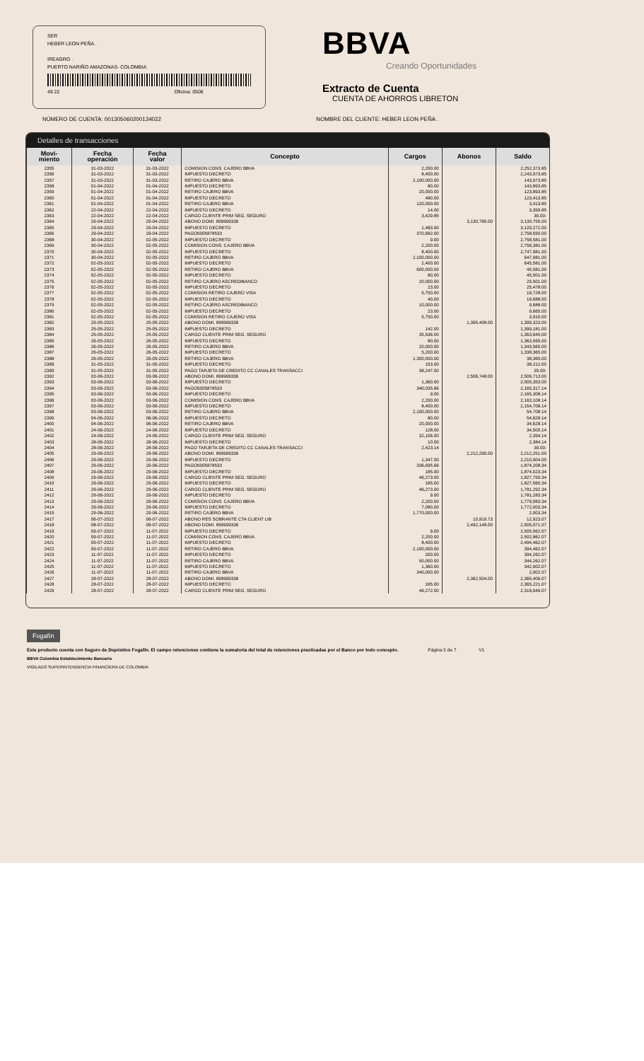SER
HEBER LEON PEÑA .
IREAGRO .
PUERTO NARIÑO AMAZONAS- COLOMBIA
49 22 Oficina: 0506
BBVA
Creando Oportunidades
Extracto de Cuenta
CUENTA DE AHORROS LIBRETON
NÚMERO DE CUENTA: 001305060200134022 NOMBRE DEL CLIENTE: HEBER LEON PEÑA .
Detalles de transacciones
| Movi- miento | Fecha operación | Fecha valor | Concepto | Cargos | Abonos | Saldo |
| --- | --- | --- | --- | --- | --- | --- |
| 2355 2356 2357 2358 2359 2360 2361 2362 2363 2364 2365 2366 2368 2369 2370 2371 2372 2373 2374 2375 2376 2377 2378 2379 2380 2381 2382 2383 2384 2385 2386 2387 2388 2389 2390 2392 2393 2394 2395 2396 2397 2398 2399 2400 2401 2402 2403 2404 2405 2406 2407 2408 2409 2410 2411 2412 2413 2414 2415 2417 2418 2419 2420 2421 2422 2423 2424 2425 2426 2427 2428 2429 | 31-03-2022 31-03-2022 31-03-2022 01-04-2022 01-04-2022 01-04-2022 01-04-2022 22-04-2022 22-04-2022 29-04-2022 29-04-2022 29-04-2022 30-04-2022 30-04-2022 30-04-2022 30-04-2022 02-05-2022 02-05-2022 02-05-2022 02-05-2022 02-05-2022 02-05-2022 02-05-2022 02-05-2022 02-05-2022 02-05-2022 25-05-2022 25-05-2022 25-05-2022 26-05-2022 26-05-2022 26-05-2022 26-05-2022 31-05-2022 31-05-2022 03-06-2022 03-06-2022 03-06-2022 03-06-2022 03-06-2022 03-06-2022 03-06-2022 04-06-2022 04-06-2022 24-06-2022 24-06-2022 28-06-2022 28-06-2022 29-06-2022 29-06-2022 29-06-2022 29-06-2022 29-06-2022 29-06-2022 29-06-2022 29-06-2022 29-06-2022 29-06-2022 29-06-2022 06-07-2022 08-07-2022 09-07-2022 09-07-2022 09-07-2022 09-07-2022 11-07-2022 11-07-2022 11-07-2022 11-07-2022 28-07-2022 28-07-2022 28-07-2022 | 31-03-2022 31-03-2022 31-03-2022 01-04-2022 01-04-2022 01-04-2022 01-04-2022 22-04-2022 22-04-2022 29-04-2022 29-04-2022 29-04-2022 02-05-2022 02-05-2022 02-05-2022 02-05-2022 02-05-2022 02-05-2022 02-05-2022 02-05-2022 02-05-2022 02-05-2022 02-05-2022 02-05-2022 02-05-2022 02-05-2022 25-05-2022 25-05-2022 25-05-2022 26-05-2022 26-05-2022 26-05-2022 26-05-2022 31-05-2022 31-05-2022 03-06-2022 03-06-2022 03-06-2022 03-06-2022 03-06-2022 03-06-2022 03-06-2022 06-06-2022 06-06-2022 24-06-2022 24-06-2022 28-06-2022 28-06-2022 29-06-2022 29-06-2022 29-06-2022 29-06-2022 29-06-2022 29-06-2022 29-06-2022 29-06-2022 29-06-2022 29-06-2022 29-06-2022 06-07-2022 08-07-2022 11-07-2022 11-07-2022 11-07-2022 11-07-2022 11-07-2022 11-07-2022 11-07-2022 11-07-2022 28-07-2022 28-07-2022 28-07-2022 | COMISION CONS. CAJERO BBVA IMPUESTO DECRETO RETIRO CAJERO BBVA IMPUESTO DECRETO RETIRO CAJERO BBVA IMPUESTO DECRETO RETIRO CAJERO BBVA IMPUESTO DECRETO CARGO CLIENTE PRIM SEG. SEGURO ABONO DOMI. 899999336 IMPUESTO DECRETO PAGO5005878533 IMPUESTO DECRETO COMISION CONS. CAJERO BBVA IMPUESTO DECRETO RETIRO CAJERO BBVA IMPUESTO DECRETO RETIRO CAJERO BBVA IMPUESTO DECRETO RETIRO CAJERO ASCREDIBANCO IMPUESTO DECRETO COMISION RETIRO CAJERO VISA IMPUESTO DECRETO RETIRO CAJERO ASCREDIBANCO IMPUESTO DECRETO COMISION RETIRO CAJERO VISA ABONO DOMI. 899999336 IMPUESTO DECRETO CARGO CLIENTE PRIM SEG. SEGURO IMPUESTO DECRETO RETIRO CAJERO BBVA IMPUESTO DECRETO RETIRO CAJERO BBVA IMPUESTO DECRETO PAGO TARJETA DE CREDITO CC CANALES TRANSACCI ABONO DOMI. 899999336 IMPUESTO DECRETO PAGO5005878533 IMPUESTO DECRETO COMISION CONS. CAJERO BBVA IMPUESTO DECRETO RETIRO CAJERO BBVA IMPUESTO DECRETO RETIRO CAJERO BBVA IMPUESTO DECRETO CARGO CLIENTE PRIM SEG. SEGURO IMPUESTO DECRETO PAGO TARJETA DE CREDITO CC CANALES TRANSACCI ABONO DOMI. 899999336 IMPUESTO DECRETO PAGO5005878533 IMPUESTO DECRETO CARGO CLIENTE PRIM SEG. SEGURO IMPUESTO DECRETO CARGO CLIENTE PRIM SEG. SEGURO IMPUESTO DECRETO COMISION CONS. CAJERO BBVA IMPUESTO DECRETO RETIRO CAJERO BBVA ABONO RES SOBRANTE CTA CLIENT LIB ABONO DOMI. 899999336 IMPUESTO DECRETO COMISION CONS. CAJERO BBVA IMPUESTO DECRETO RETIRO CAJERO BBVA IMPUESTO DECRETO RETIRO CAJERO BBVA IMPUESTO DECRETO RETIRO CAJERO BBVA ABONO DOMI. 899999336 IMPUESTO DECRETO CARGO CLIENTE PRIM SEG. SEGURO | 2,200.00 8,400.00 2,100,000.00 80.00 20,000.00 480.00 120,000.00 14.00 3,429.85 1,483.00 370,682.00 9.00 2,200.00 8,400.00 2,100,000.00 2,400.00 600,000.00 80.00 20,000.00 23.00 5,750.00 40.00 10,000.00 23.00 5,750.00 142.00 35,536.00 80.00 20,000.00 5,200.00 1,300,000.00 153.00 38,247.00 1,360.00 340,035.86 9.00 2,200.00 8,400.00 2,100,000.00 80.00 20,000.00 128.00 32,106.00 10.00 2,423.14 1,347.00 336,695.66 185.00 46,273.00 185.00 46,273.00 9.00 2,200.00 7,080.00 1,770,000.00 9.00 2,200.00 8,400.00 2,100,000.00 200.00 50,000.00 1,360.00 340,000.00 185.00 46,272.00 | 3,130,785.00 1,395,408.00 2,506,748.00 2,212,290.00 10,919.73 2,492,148.00 2,362,504.00 | 2,252,373.85 2,243,973.85 143,973.85 143,893.85 123,893.85 123,413.85 3,413.85 3,399.85 30.00- 3,130,755.00 3,129,272.00 2,758,590.00 2,758,581.00 2,756,381.00 2,747,981.00 647,981.00 645,581.00 45,581.00 45,501.00 25,501.00 25,478.00 19,728.00 19,688.00 9,688.00 9,665.00 3,915.00 1,399,323.00 1,399,181.00 1,363,645.00 1,363,565.00 1,343,565.00 1,338,365.00 38,365.00 38,212.00 35.00- 2,506,713.00 2,505,353.00 2,165,317.14 2,165,308.14 2,163,108.14 2,154,708.14 54,708.14 54,628.14 34,628.14 34,500.14 2,394.14 2,384.14 39.00- 2,212,251.00 2,210,904.00 1,874,208.34 1,874,023.34 1,827,750.34 1,827,565.34 1,781,292.34 1,781,283.34 1,779,083.34 1,772,003.34 2,003.34 12,923.07 2,505,071.07 2,505,062.07 2,502,862.07 2,494,462.07 394,462.07 394,262.07 344,262.07 342,902.07 2,902.07 2,365,406.07 2,365,221.07 2,318,949.07 |
Fogafín
Este producto cuenta con Seguro de Depósitos Fogafín. El campo retenciones contiene la sumatoria del total de retenciones practicadas por el Banco por todo concepto. Página 5 de 7 V1
BBVA Colombia Establecimiento Bancario
VIGILADO SUPERINTENDENCIA FINANCIERA DE COLOMBIA